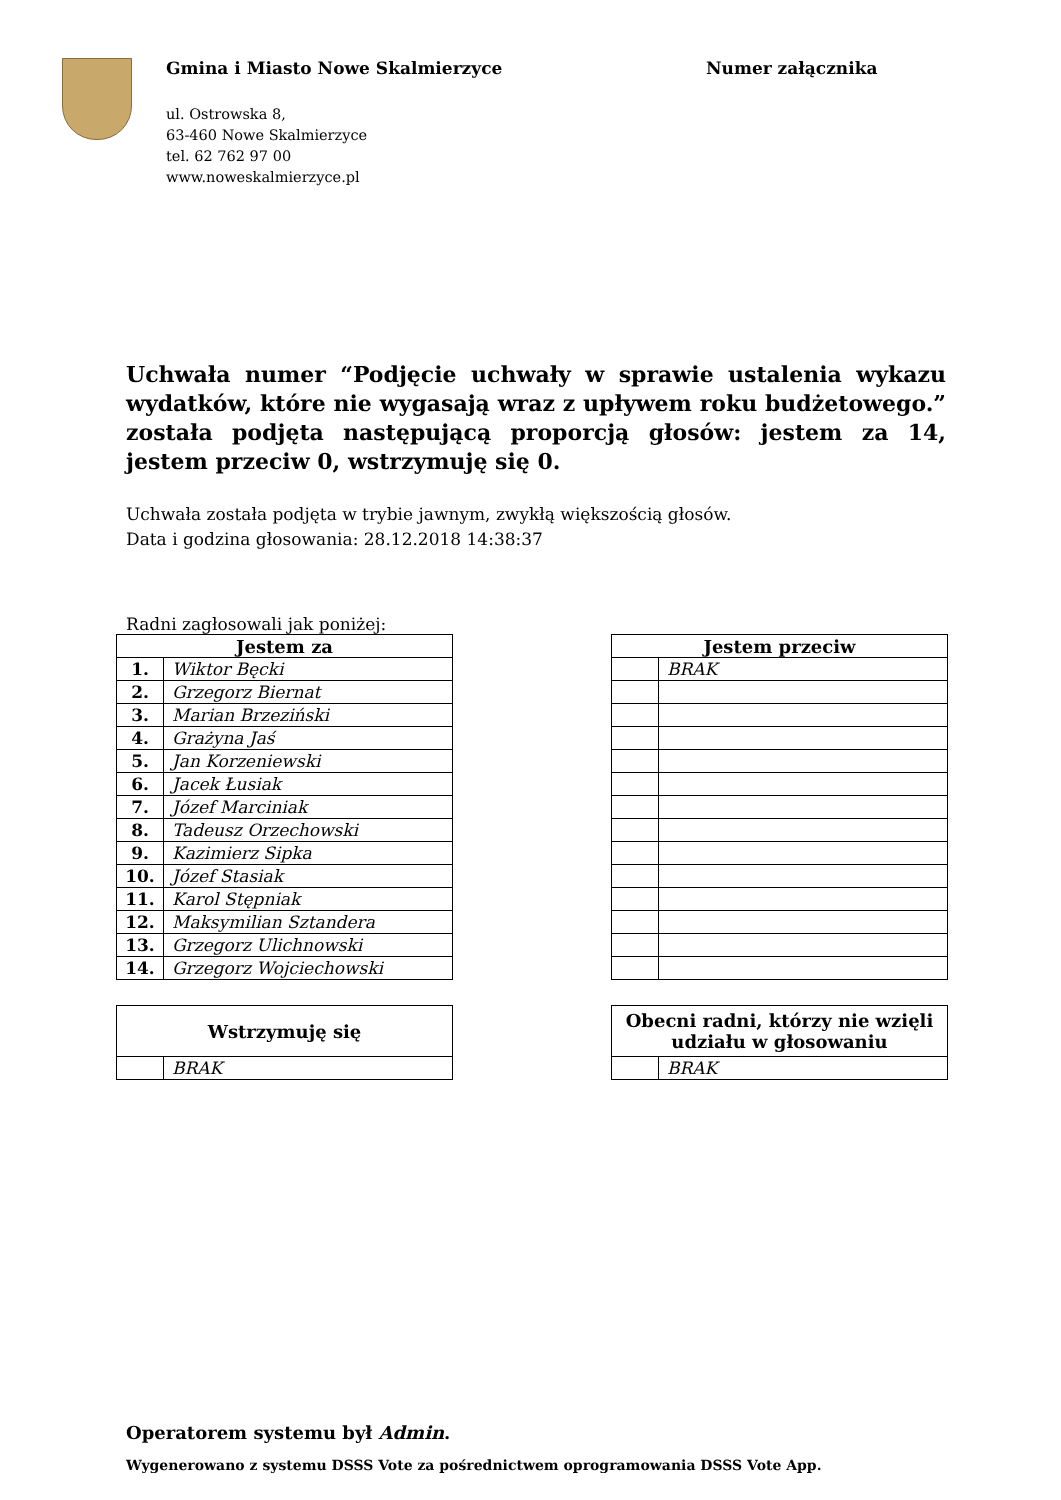Gmina i Miasto Nowe Skalmierzyce
ul. Ostrowska 8,
63-460 Nowe Skalmierzyce
tel. 62 762 97 00
www.noweskalmierzyce.pl
Numer załącznika
Uchwała numer “Podjęcie uchwały w sprawie ustalenia wykazu wydatków, które nie wygasają wraz z upływem roku budżetowego.” została podjęta następującą proporcją głosów: jestem za 14, jestem przeciw 0, wstrzymuję się 0.
Uchwała została podjęta w trybie jawnym, zwykłą większością głosów.
Data i godzina głosowania: 28.12.2018 14:38:37
Radni zagłosowali jak poniżej:
| Jestem za | |
| --- | --- |
| 1. | Wiktor Bęcki |
| 2. | Grzegorz Biernat |
| 3. | Marian Brzeziński |
| 4. | Grażyna Jaś |
| 5. | Jan Korzeniewski |
| 6. | Jacek Łusiak |
| 7. | Józef Marciniak |
| 8. | Tadeusz Orzechowski |
| 9. | Kazimierz Sipka |
| 10. | Józef Stasiak |
| 11. | Karol Stępniak |
| 12. | Maksymilian Sztandera |
| 13. | Grzegorz Ulichnowski |
| 14. | Grzegorz Wojciechowski |
| Jestem przeciw | |
| --- | --- |
| | BRAK |
| Wstrzymuję się | |
| --- | --- |
| | BRAK |
| Obecni radni, którzy nie wzięli udziału w głosowaniu | |
| --- | --- |
| | BRAK |
Operatorem systemu był Admin.
Wygenerowano z systemu DSSS Vote za pośrednictwem oprogramowania DSSS Vote App.